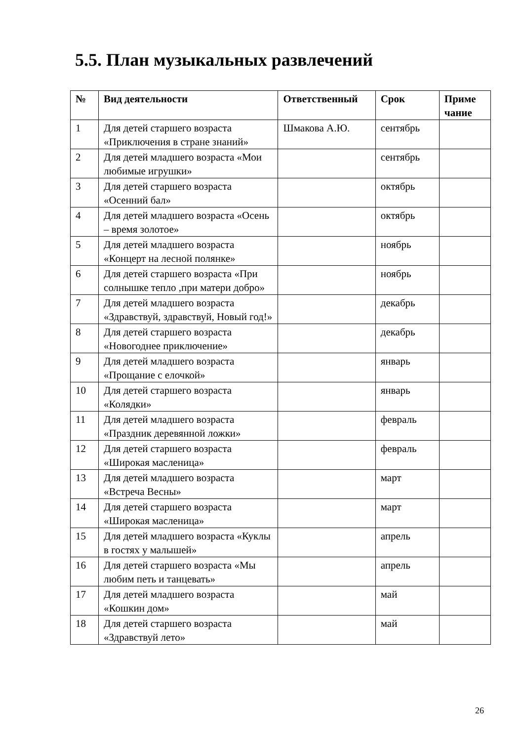5.5. План музыкальных развлечений
| № | Вид деятельности | Ответственный | Срок | Приме чание |
| --- | --- | --- | --- | --- |
| 1 | Для детей старшего возраста «Приключения в стране знаний» | Шмакова А.Ю. | сентябрь | |
| 2 | Для детей младшего возраста «Мои любимые игрушки» | | сентябрь | |
| 3 | Для детей старшего возраста «Осенний бал» | | октябрь | |
| 4 | Для детей младшего возраста «Осень – время золотое» | | октябрь | |
| 5 | Для детей младшего возраста «Концерт на лесной полянке» | | ноябрь | |
| 6 | Для детей старшего возраста «При солнышке тепло ,при матери добро» | | ноябрь | |
| 7 | Для детей младшего возраста «Здравствуй, здравствуй, Новый год!» | | декабрь | |
| 8 | Для детей старшего возраста «Новогоднее приключение» | | декабрь | |
| 9 | Для детей младшего возраста «Прощание с елочкой» | | январь | |
| 10 | Для детей старшего возраста «Колядки» | | январь | |
| 11 | Для детей младшего возраста «Праздник деревянной ложки» | | февраль | |
| 12 | Для детей старшего возраста «Широкая масленица» | | февраль | |
| 13 | Для детей младшего возраста «Встреча Весны» | | март | |
| 14 | Для детей старшего возраста «Широкая масленица» | | март | |
| 15 | Для детей младшего возраста «Куклы в гостях у малышей» | | апрель | |
| 16 | Для детей старшего возраста «Мы любим петь и танцевать» | | апрель | |
| 17 | Для детей младшего возраста «Кошкин дом» | | май | |
| 18 | Для детей старшего возраста «Здравствуй лето» | | май | |
26